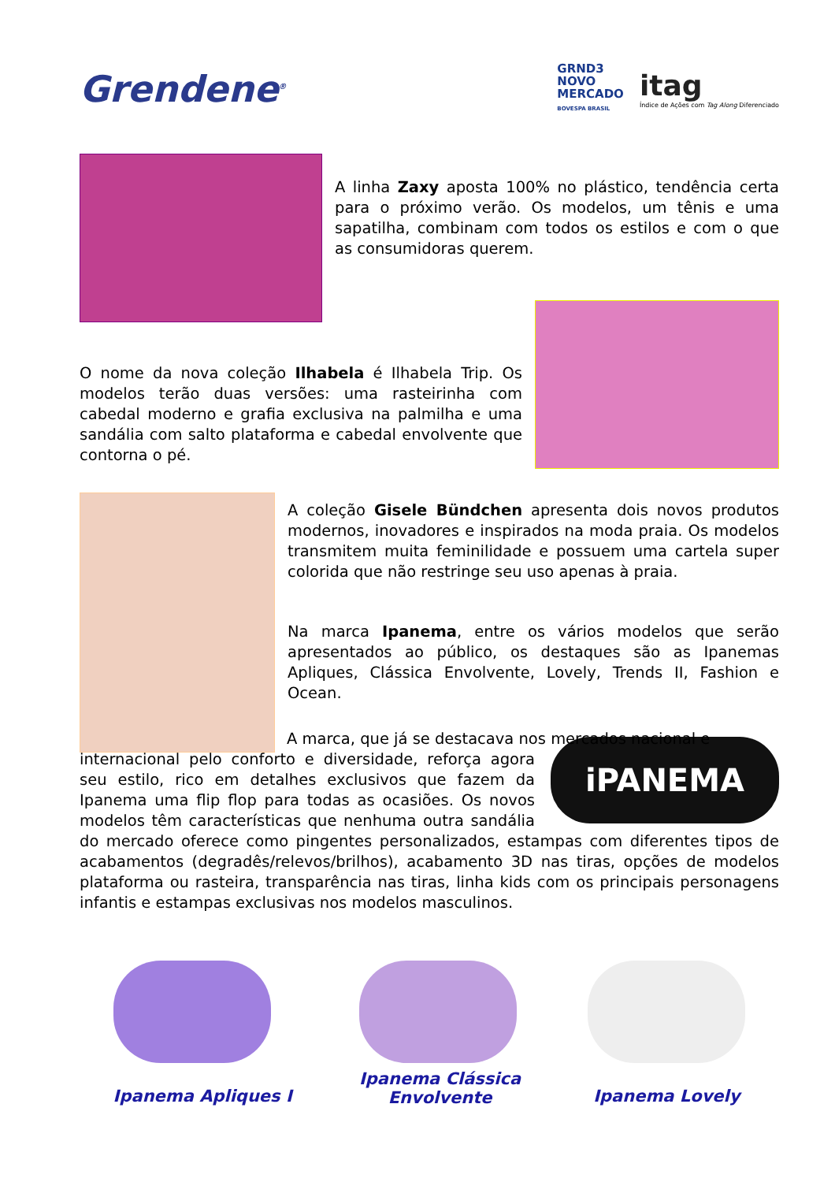Grendene<sup>®</sup>
GRND3
NOVO
MERCADO
BOVESPA BRASIL
itag
Índice de Ações com Tag Along Diferenciado
A linha Zaxy aposta 100% no plástico, tendência certa para o próximo verão. Os modelos, um tênis e uma sapatilha, combinam com todos os estilos e com o que as consumidoras querem.
O nome da nova coleção Ilhabela é Ilhabela Trip. Os modelos terão duas versões: uma rasteirinha com cabedal moderno e grafia exclusiva na palmilha e uma sandália com salto plataforma e cabedal envolvente que contorna o pé.
A coleção Gisele Bündchen apresenta dois novos produtos modernos, inovadores e inspirados na moda praia. Os modelos transmitem muita feminilidade e possuem uma cartela super colorida que não restringe seu uso apenas à praia.
Na marca Ipanema, entre os vários modelos que serão apresentados ao público, os destaques são as Ipanemas Apliques, Clássica Envolvente, Lovely, Trends II, Fashion e Ocean.
iPANEMA
A marca, que já se destacava nos mercados nacional e
internacional pelo conforto e diversidade, reforça agora seu estilo, rico em detalhes exclusivos que fazem da Ipanema uma flip flop para todas as ocasiões. Os novos modelos têm características que nenhuma outra sandália do mercado oferece como pingentes personalizados, estampas com diferentes tipos de acabamentos (degradês/relevos/brilhos), acabamento 3D nas tiras, opções de modelos plataforma ou rasteira, transparência nas tiras, linha kids com os principais personagens infantis e estampas exclusivas nos modelos masculinos.
Ipanema Apliques I
Ipanema Clássica
Envolvente
Ipanema Lovely